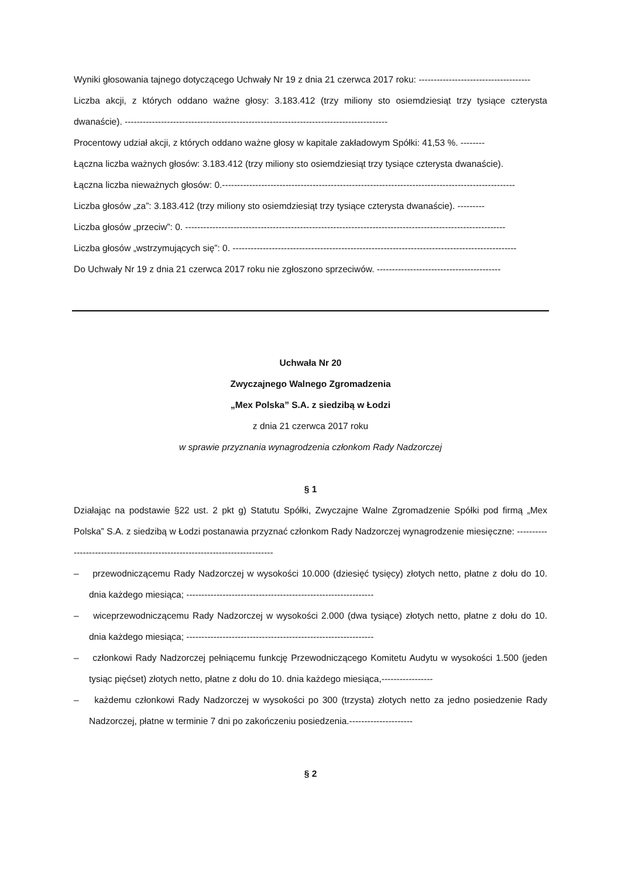Wyniki głosowania tajnego dotyczącego Uchwały Nr 19 z dnia 21 czerwca 2017 roku: -------------------------------------
Liczba akcji, z których oddano ważne głosy: 3.183.412 (trzy miliony sto osiemdziesiąt trzy tysiące czterysta dwanaście). ---------------------------------------------------------------------------------------
Procentowy udział akcji, z których oddano ważne głosy w kapitale zakładowym Spółki: 41,53 %. --------
Łączna liczba ważnych głosów: 3.183.412 (trzy miliony sto osiemdziesiąt trzy tysiące czterysta dwanaście).
Łączna liczba nieważnych głosów: 0.-------------------------------------------------------------------------------------------------
Liczba głosów „za”: 3.183.412 (trzy miliony sto osiemdziesiąt trzy tysiące czterysta dwanaście). ---------
Liczba głosów „przeciw”: 0. ----------------------------------------------------------------------------------------------------------
Liczba głosów „wstrzymujących się”: 0. ----------------------------------------------------------------------------------------------
Do Uchwały Nr 19 z dnia 21 czerwca 2017 roku nie zgłoszono sprzeciwów. -----------------------------------------
Uchwała Nr 20
Zwyczajnego Walnego Zgromadzenia
„Mex Polska” S.A. z siedzibą w Łodzi
z dnia 21 czerwca 2017 roku
w sprawie przyznania wynagrodzenia członkom Rady Nadzorczej
§ 1
Działając na podstawie §22 ust. 2 pkt g) Statutu Spółki, Zwyczajne Walne Zgromadzenie Spółki pod firmą „Mex Polska” S.A. z siedzibą w Łodzi postanawia przyznać członkom Rady Nadzorczej wynagrodzenie miesięczne: ----------------------------------------------------------------------------
– przewodniczącemu Rady Nadzorczej w wysokości 10.000 (dziesięć tysięcy) złotych netto, płatne z dołu do 10. dnia każdego miesiąca; --------------------------------------------------------------
– wiceprzewodniczącemu Rady Nadzorczej w wysokości 2.000 (dwa tysiące) złotych netto, płatne z dołu do 10. dnia każdego miesiąca; --------------------------------------------------------------
– członkowi Rady Nadzorczej pełniącemu funkcję Przewodniczącego Komitetu Audytu w wysokości 1.500 (jeden tysiąc pięćset) złotych netto, płatne z dołu do 10. dnia każdego miesiąca,-----------------
– każdemu członkowi Rady Nadzorczej w wysokości po 300 (trzysta) złotych netto za jedno posiedzenie Rady Nadzorczej, płatne w terminie 7 dni po zakończeniu posiedzenia.---------------------
§ 2